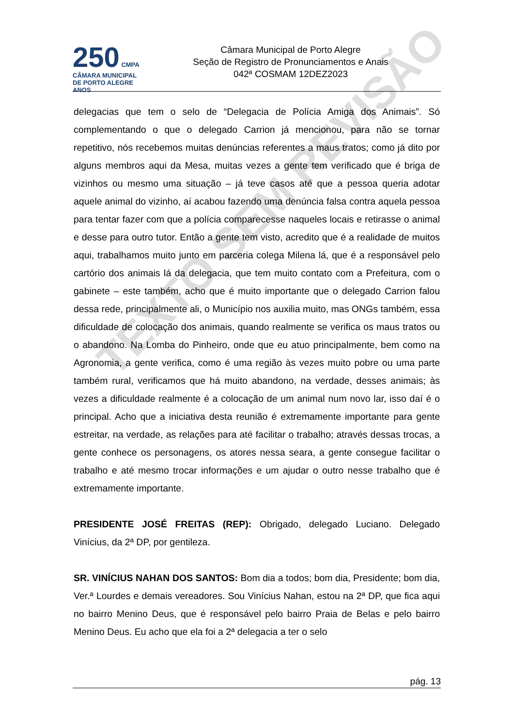250 CMPA
CÂMARA MUNICIPAL DE PORTO ALEGRE ANOS
Câmara Municipal de Porto Alegre
Seção de Registro de Pronunciamentos e Anais
042ª COSMAM 12DEZ2023
delegacias que tem o selo de “Delegacia de Polícia Amiga dos Animais”. Só complementando o que o delegado Carrion já mencionou, para não se tornar repetitivo, nós recebemos muitas denúncias referentes a maus tratos; como já dito por alguns membros aqui da Mesa, muitas vezes a gente tem verificado que é briga de vizinhos ou mesmo uma situação – já teve casos até que a pessoa queria adotar aquele animal do vizinho, aí acabou fazendo uma denúncia falsa contra aquela pessoa para tentar fazer com que a polícia comparecesse naqueles locais e retirasse o animal e desse para outro tutor. Então a gente tem visto, acredito que é a realidade de muitos aqui, trabalhamos muito junto em parceria colega Milena lá, que é a responsável pelo cartório dos animais lá da delegacia, que tem muito contato com a Prefeitura, com o gabinete – este também, acho que é muito importante que o delegado Carrion falou dessa rede, principalmente ali, o Município nos auxilia muito, mas ONGs também, essa dificuldade de colocação dos animais, quando realmente se verifica os maus tratos ou o abandono. Na Lomba do Pinheiro, onde que eu atuo principalmente, bem como na Agronomia, a gente verifica, como é uma região às vezes muito pobre ou uma parte também rural, verificamos que há muito abandono, na verdade, desses animais; às vezes a dificuldade realmente é a colocação de um animal num novo lar, isso daí é o principal. Acho que a iniciativa desta reunião é extremamente importante para gente estreitar, na verdade, as relações para até facilitar o trabalho; através dessas trocas, a gente conhece os personagens, os atores nessa seara, a gente consegue facilitar o trabalho e até mesmo trocar informações e um ajudar o outro nesse trabalho que é extremamente importante.
PRESIDENTE JOSÉ FREITAS (REP): Obrigado, delegado Luciano. Delegado Vinícius, da 2ª DP, por gentileza.
SR. VINÍCIUS NAHAN DOS SANTOS: Bom dia a todos; bom dia, Presidente; bom dia, Ver.ª Lourdes e demais vereadores. Sou Vinícius Nahan, estou na 2ª DP, que fica aqui no bairro Menino Deus, que é responsável pelo bairro Praia de Belas e pelo bairro Menino Deus. Eu acho que ela foi a 2ª delegacia a ter o selo
TEXTO SEM REVISÃO
pág. 13